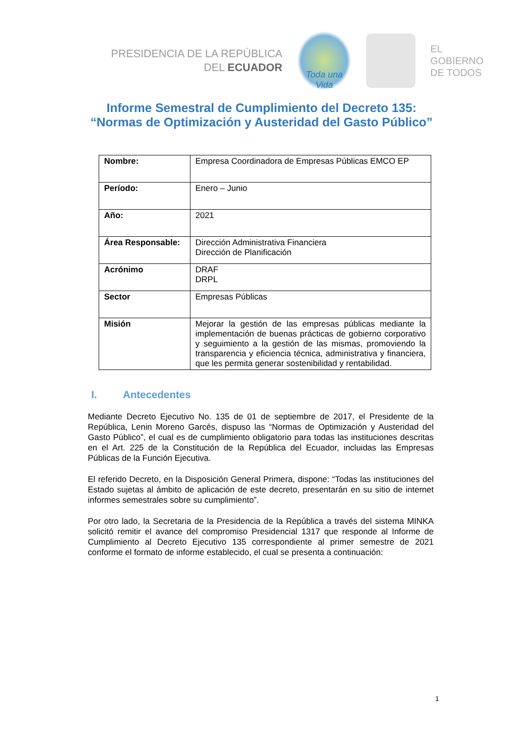PRESIDENCIA DE LA REPÚBLICA
DEL ECUADOR
Toda una Vida
EL
GOBIERNO
DE TODOS
Informe Semestral de Cumplimiento del Decreto 135:
“Normas de Optimización y Austeridad del Gasto Público”
| Nombre: | Empresa Coordinadora de Empresas Públicas EMCO EP |
| Período: | Enero – Junio |
| Año: | 2021 |
| Área Responsable: | Dirección Administrativa Financiera Dirección de Planificación |
| Acrónimo | DRAF DRPL |
| Sector | Empresas Públicas |
| Misión | Mejorar la gestión de las empresas públicas mediante la implementación de buenas prácticas de gobierno corporativo y seguimiento a la gestión de las mismas, promoviendo la transparencia y eficiencia técnica, administrativa y financiera, que les permita generar sostenibilidad y rentabilidad. |
I. Antecedentes
Mediante Decreto Ejecutivo No. 135 de 01 de septiembre de 2017, el Presidente de la República, Lenin Moreno Garcés, dispuso las “Normas de Optimización y Austeridad del Gasto Público”, el cual es de cumplimiento obligatorio para todas las instituciones descritas en el Art. 225 de la Constitución de la República del Ecuador, incluidas las Empresas Públicas de la Función Ejecutiva.
El referido Decreto, en la Disposición General Primera, dispone: “Todas las instituciones del Estado sujetas al ámbito de aplicación de este decreto, presentarán en su sitio de internet informes semestrales sobre su cumplimiento”.
Por otro lado, la Secretaria de la Presidencia de la República a través del sistema MINKA solicitó remitir el avance del compromiso Presidencial 1317 que responde al Informe de Cumplimiento al Decreto Ejecutivo 135 correspondiente al primer semestre de 2021 conforme el formato de informe establecido, el cual se presenta a continuación:
1